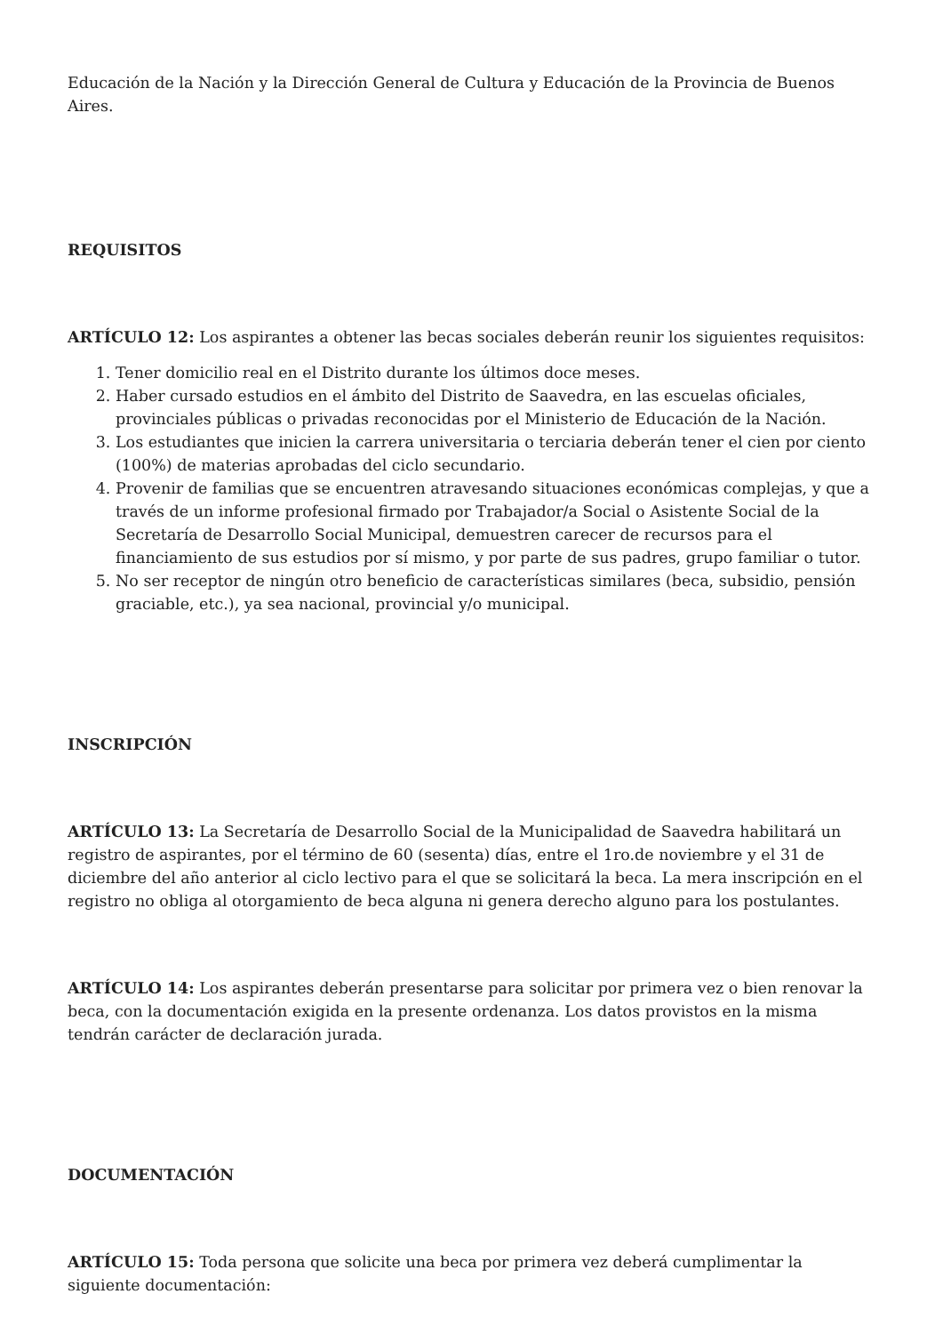Educación de la Nación y la Dirección General de Cultura y Educación de la Provincia de Buenos Aires.
REQUISITOS
ARTÍCULO 12: Los aspirantes a obtener las becas sociales deberán reunir los siguientes requisitos:
1. Tener domicilio real en el Distrito durante los últimos doce meses.
2. Haber cursado estudios en el ámbito del Distrito de Saavedra, en las escuelas oficiales, provinciales públicas o privadas reconocidas por el Ministerio de Educación de la Nación.
3. Los estudiantes que inicien la carrera universitaria o terciaria deberán tener el cien por ciento (100%) de materias aprobadas del ciclo secundario.
4. Provenir de familias que se encuentren atravesando situaciones económicas complejas, y que a través de un informe profesional firmado por Trabajador/a Social o Asistente Social de la Secretaría de Desarrollo Social Municipal, demuestren carecer de recursos para el financiamiento de sus estudios por sí mismo, y por parte de sus padres, grupo familiar o tutor.
5. No ser receptor de ningún otro beneficio de características similares (beca, subsidio, pensión graciable, etc.), ya sea nacional, provincial y/o municipal.
INSCRIPCIÓN
ARTÍCULO 13: La Secretaría de Desarrollo Social de la Municipalidad de Saavedra habilitará un registro de aspirantes, por el término de 60 (sesenta) días, entre el 1ro.de noviembre y el 31 de diciembre del año anterior al ciclo lectivo para el que se solicitará la beca. La mera inscripción en el registro no obliga al otorgamiento de beca alguna ni genera derecho alguno para los postulantes.
ARTÍCULO 14: Los aspirantes deberán presentarse para solicitar por primera vez o bien renovar la beca, con la documentación exigida en la presente ordenanza. Los datos provistos en la misma tendrán carácter de declaración jurada.
DOCUMENTACIÓN
ARTÍCULO 15: Toda persona que solicite una beca por primera vez deberá cumplimentar la siguiente documentación: